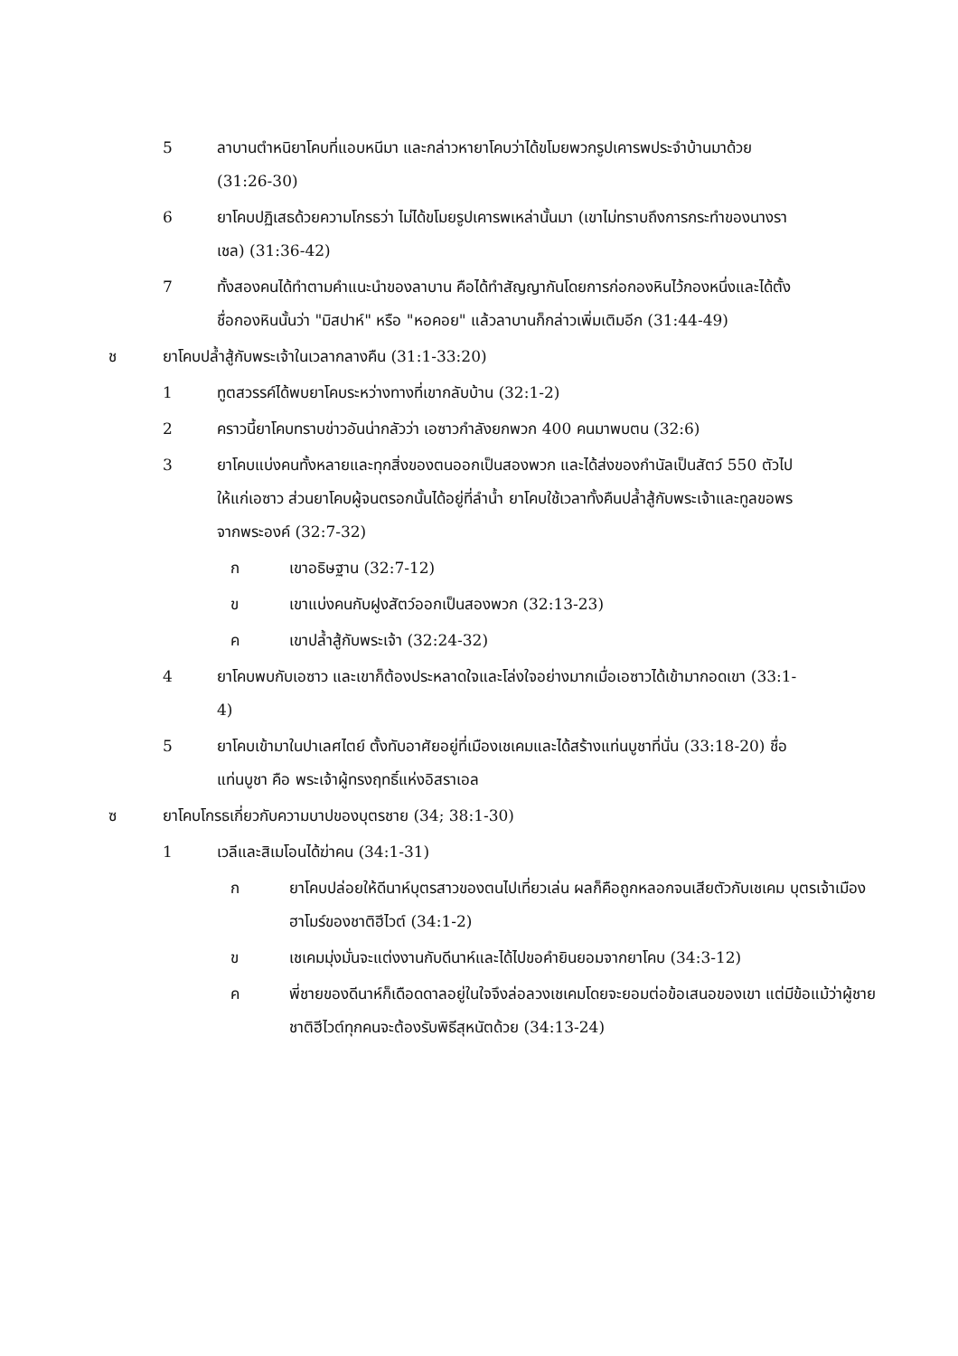5 ลาบานตำหนิยาโคบที่แอบหนีมา และกล่าวหายาโคบว่าได้ขโมยพวกรูปเคารพประจำบ้านมาด้วย (31:26-30)
6 ยาโคบปฏิเสธด้วยความโกรธว่า ไม่ได้ขโมยรูปเคารพเหล่านั้นมา (เขาไม่ทราบถึงการกระทำของนางราเชล) (31:36-42)
7 ทั้งสองคนได้ทำตามคำแนะนำของลาบาน คือได้ทำสัญญากันโดยการก่อกองหินไว้กองหนึ่งและได้ตั้งชื่อกองหินนั้นว่า "มิสปาห์" หรือ "หอคอย" แล้วลาบานก็กล่าวเพิ่มเติมอีก (31:44-49)
ช ยาโคบปล้ำสู้กับพระเจ้าในเวลากลางคืน (31:1-33:20)
1 ทูตสวรรค์ได้พบยาโคบระหว่างทางที่เขากลับบ้าน (32:1-2)
2 คราวนี้ยาโคบทราบข่าวอันน่ากลัวว่า เอซาวกำลังยกพวก 400 คนมาพบตน (32:6)
3 ยาโคบแบ่งคนทั้งหลายและทุกสิ่งของตนออกเป็นสองพวก และได้ส่งของกำนัลเป็นสัตว์ 550 ตัวไปให้แก่เอซาว ส่วนยาโคบผู้จนตรอกนั้นได้อยู่ที่ลำน้ำ ยาโคบใช้เวลาทั้งคืนปล้ำสู้กับพระเจ้าและทูลขอพรจากพระองค์ (32:7-32)
ก เขาอธิษฐาน (32:7-12)
ข เขาแบ่งคนกับฝูงสัตว์ออกเป็นสองพวก (32:13-23)
ค เขาปล้ำสู้กับพระเจ้า (32:24-32)
4 ยาโคบพบกับเอซาว และเขาก็ต้องประหลาดใจและโล่งใจอย่างมากเมื่อเอซาวได้เข้ามากอดเขา (33:1-4)
5 ยาโคบเข้ามาในปาเลศไตย์ ตั้งทับอาศัยอยู่ที่เมืองเชเคมและได้สร้างแท่นบูชาที่นั่น (33:18-20) ชื่อแท่นบูชา คือ พระเจ้าผู้ทรงฤทธิ์แห่งอิสราเอล
ซ ยาโคบโกรธเกี่ยวกับความบาปของบุตรชาย (34; 38:1-30)
1 เวลีและสิเมโอนได้ฆ่าคน (34:1-31)
ก ยาโคบปล่อยให้ดีนาห์บุตรสาวของตนไปเที่ยวเล่น ผลก็คือถูกหลอกจนเสียตัวกับเชเคม บุตรเจ้าเมืองฮาโมร์ของชาติฮีไวต์ (34:1-2)
ข เชเคมมุ่งมั่นจะแต่งงานกับดีนาห์และได้ไปขอคำยินยอมจากยาโคบ (34:3-12)
ค พี่ชายของดีนาห์ก็เดือดดาลอยู่ในใจจึงล่อลวงเชเคมโดยจะยอมต่อข้อเสนอของเขา แต่มีข้อแม้ว่าผู้ชายชาติฮีไวต์ทุกคนจะต้องรับพิธีสุหนัตด้วย (34:13-24)